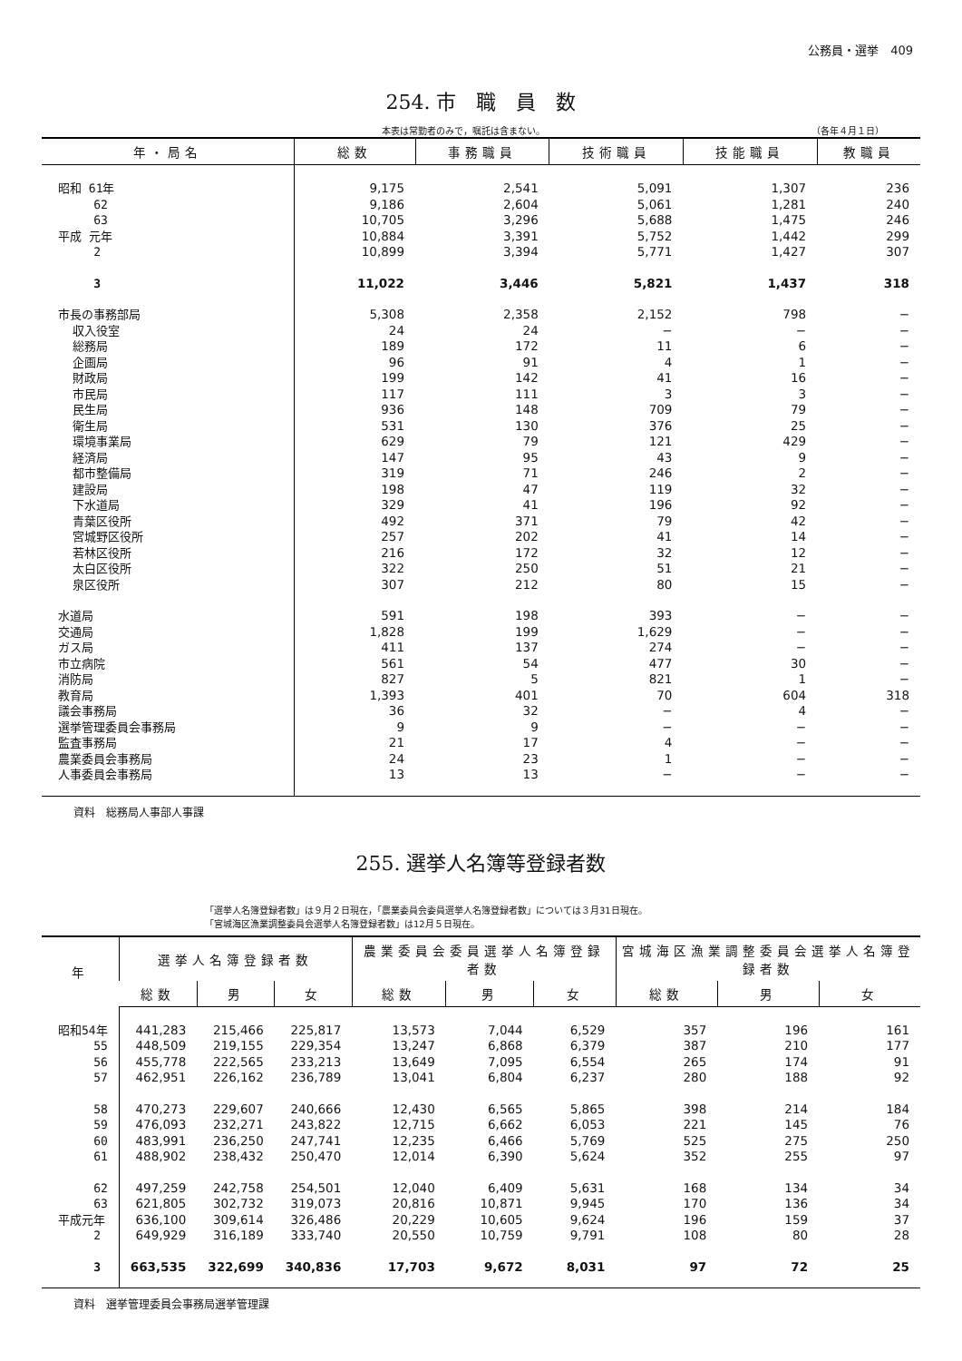公務員・選挙　409
254. 市　職　員　数
本表は常勤者のみで，嘱託は含まない。 （各年４月１日）
| 年・局名 | 総数 | 事務職員 | 技術職員 | 技能職員 | 教職員 |
| --- | --- | --- | --- | --- | --- |
| 昭和 61年 | 9,175 | 2,541 | 5,091 | 1,307 | 236 |
| 62 | 9,186 | 2,604 | 5,061 | 1,281 | 240 |
| 63 | 10,705 | 3,296 | 5,688 | 1,475 | 246 |
| 平成 元年 | 10,884 | 3,391 | 5,752 | 1,442 | 299 |
| 2 | 10,899 | 3,394 | 5,771 | 1,427 | 307 |
| 3 | 11,022 | 3,446 | 5,821 | 1,437 | 318 |
| 市長の事務部局 | 5,308 | 2,358 | 2,152 | 798 | − |
| 収入役室 | 24 | 24 | − | − | − |
| 総務局 | 189 | 172 | 11 | 6 | − |
| 企画局 | 96 | 91 | 4 | 1 | − |
| 財政局 | 199 | 142 | 41 | 16 | − |
| 市民局 | 117 | 111 | 3 | 3 | − |
| 民生局 | 936 | 148 | 709 | 79 | − |
| 衛生局 | 531 | 130 | 376 | 25 | − |
| 環境事業局 | 629 | 79 | 121 | 429 | − |
| 経済局 | 147 | 95 | 43 | 9 | − |
| 都市整備局 | 319 | 71 | 246 | 2 | − |
| 建設局 | 198 | 47 | 119 | 32 | − |
| 下水道局 | 329 | 41 | 196 | 92 | − |
| 青葉区役所 | 492 | 371 | 79 | 42 | − |
| 宮城野区役所 | 257 | 202 | 41 | 14 | − |
| 若林区役所 | 216 | 172 | 32 | 12 | − |
| 太白区役所 | 322 | 250 | 51 | 21 | − |
| 泉区役所 | 307 | 212 | 80 | 15 | − |
| 水道局 | 591 | 198 | 393 | − | − |
| 交通局 | 1,828 | 199 | 1,629 | − | − |
| ガス局 | 411 | 137 | 274 | − | − |
| 市立病院 | 561 | 54 | 477 | 30 | − |
| 消防局 | 827 | 5 | 821 | 1 | − |
| 教育局 | 1,393 | 401 | 70 | 604 | 318 |
| 議会事務局 | 36 | 32 | − | 4 | − |
| 選挙管理委員会事務局 | 9 | 9 | − | − | − |
| 監査事務局 | 21 | 17 | 4 | − | − |
| 農業委員会事務局 | 24 | 23 | 1 | − | − |
| 人事委員会事務局 | 13 | 13 | − | − | − |
資料　総務局人事部人事課
255. 選挙人名簿等登録者数
「選挙人名簿登録者数」は９月２日現在，「農業委員会委員選挙人名簿登録者数」については３月31日現在。
「宮城海区漁業調整委員会選挙人名簿登録者数」は12月５日現在。
| 年 | 選挙人名簿登録者数 | | | 農業委員会委員選挙人名簿登録者数 | | | 宮城海区漁業調整委員会選挙人名簿登録者数 | | |
| --- | --- | --- | --- | --- | --- | --- | --- | --- | --- |
| | 総数 | 男 | 女 | 総数 | 男 | 女 | 総数 | 男 | 女 |
| 昭和54年 | 441,283 | 215,466 | 225,817 | 13,573 | 7,044 | 6,529 | 357 | 196 | 161 |
| 55 | 448,509 | 219,155 | 229,354 | 13,247 | 6,868 | 6,379 | 387 | 210 | 177 |
| 56 | 455,778 | 222,565 | 233,213 | 13,649 | 7,095 | 6,554 | 265 | 174 | 91 |
| 57 | 462,951 | 226,162 | 236,789 | 13,041 | 6,804 | 6,237 | 280 | 188 | 92 |
| 58 | 470,273 | 229,607 | 240,666 | 12,430 | 6,565 | 5,865 | 398 | 214 | 184 |
| 59 | 476,093 | 232,271 | 243,822 | 12,715 | 6,662 | 6,053 | 221 | 145 | 76 |
| 60 | 483,991 | 236,250 | 247,741 | 12,235 | 6,466 | 5,769 | 525 | 275 | 250 |
| 61 | 488,902 | 238,432 | 250,470 | 12,014 | 6,390 | 5,624 | 352 | 255 | 97 |
| 62 | 497,259 | 242,758 | 254,501 | 12,040 | 6,409 | 5,631 | 168 | 134 | 34 |
| 63 | 621,805 | 302,732 | 319,073 | 20,816 | 10,871 | 9,945 | 170 | 136 | 34 |
| 平成元年 | 636,100 | 309,614 | 326,486 | 20,229 | 10,605 | 9,624 | 196 | 159 | 37 |
| 2 | 649,929 | 316,189 | 333,740 | 20,550 | 10,759 | 9,791 | 108 | 80 | 28 |
| 3 | 663,535 | 322,699 | 340,836 | 17,703 | 9,672 | 8,031 | 97 | 72 | 25 |
資料　選挙管理委員会事務局選挙管理課